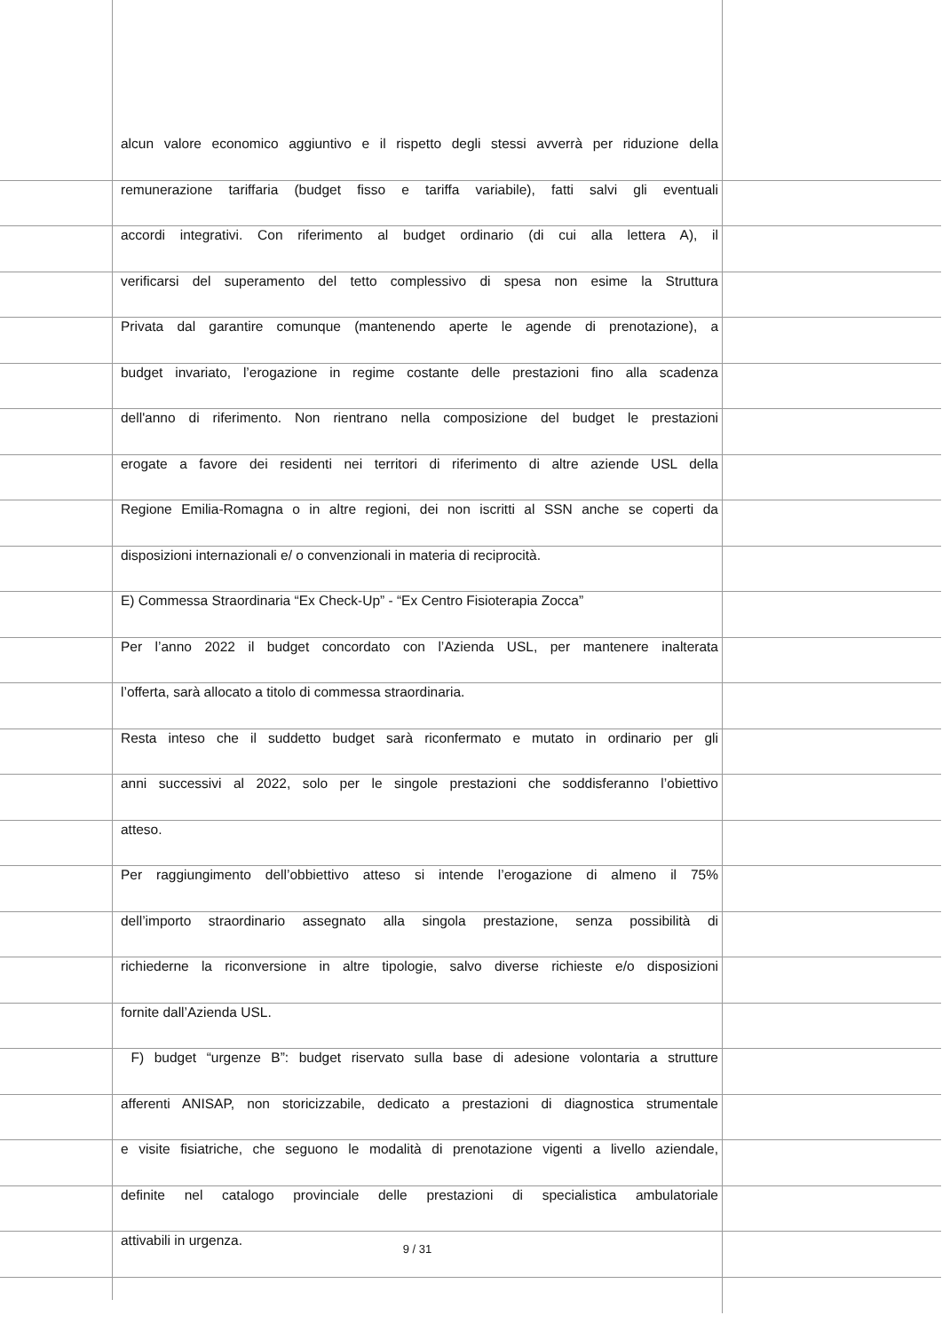alcun valore economico aggiuntivo e il rispetto degli stessi avverrà per riduzione della
remunerazione tariffaria (budget fisso e tariffa variabile), fatti salvi gli eventuali
accordi integrativi. Con riferimento al budget ordinario (di cui alla lettera A), il
verificarsi del superamento del tetto complessivo di spesa non esime la Struttura
Privata dal garantire comunque (mantenendo aperte le agende di prenotazione), a
budget invariato, l’erogazione in regime costante delle prestazioni fino alla scadenza
dell'anno di riferimento. Non rientrano nella composizione del budget le prestazioni
erogate a favore dei residenti nei territori di riferimento di altre aziende USL della
Regione Emilia-Romagna o in altre regioni, dei non iscritti al SSN anche se coperti da
disposizioni internazionali e/ o convenzionali in materia di reciprocità.
E) Commessa Straordinaria “Ex Check-Up” - “Ex Centro Fisioterapia Zocca”
Per l’anno 2022 il budget concordato con l’Azienda USL, per mantenere inalterata
l’offerta, sarà allocato a titolo di commessa straordinaria.
Resta inteso che il suddetto budget sarà riconfermato e mutato in ordinario per gli
anni successivi al 2022, solo per le singole prestazioni che soddisferanno l’obiettivo
atteso.
Per raggiungimento dell’obbiettivo atteso si intende l’erogazione di almeno il 75%
dell’importo straordinario assegnato alla singola prestazione, senza possibilità di
richiederne la riconversione in altre tipologie, salvo diverse richieste e/o disposizioni
fornite dall’Azienda USL.
F) budget “urgenze B”: budget riservato sulla base di adesione volontaria a strutture
afferenti ANISAP, non storicizzabile, dedicato a prestazioni di diagnostica strumentale
e visite fisiatriche, che seguono le modalità di prenotazione vigenti a livello aziendale,
definite nel catalogo provinciale delle prestazioni di specialistica ambulatoriale
attivabili in urgenza.
9 / 31